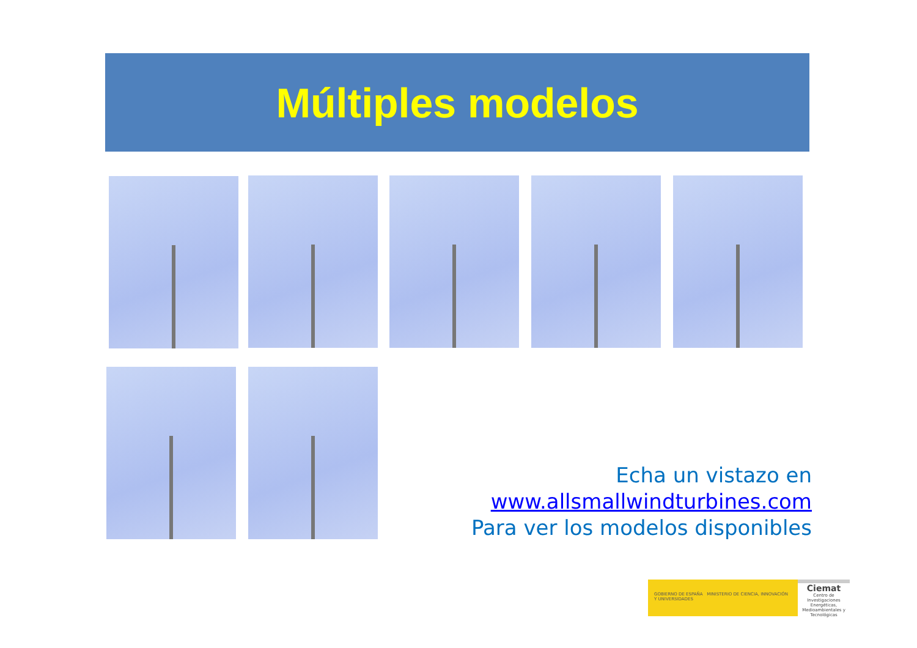Múltiples modelos
Echa un vistazo en
www.allsmallwindturbines.com
Para ver los modelos disponibles
GOBIERNO DE ESPAÑA MINISTERIO DE CIENCIA, INNOVACIÓN Y UNIVERSIDADES
Ciemat
Centro de Investigaciones Energéticas, Medioambientales y Tecnológicas